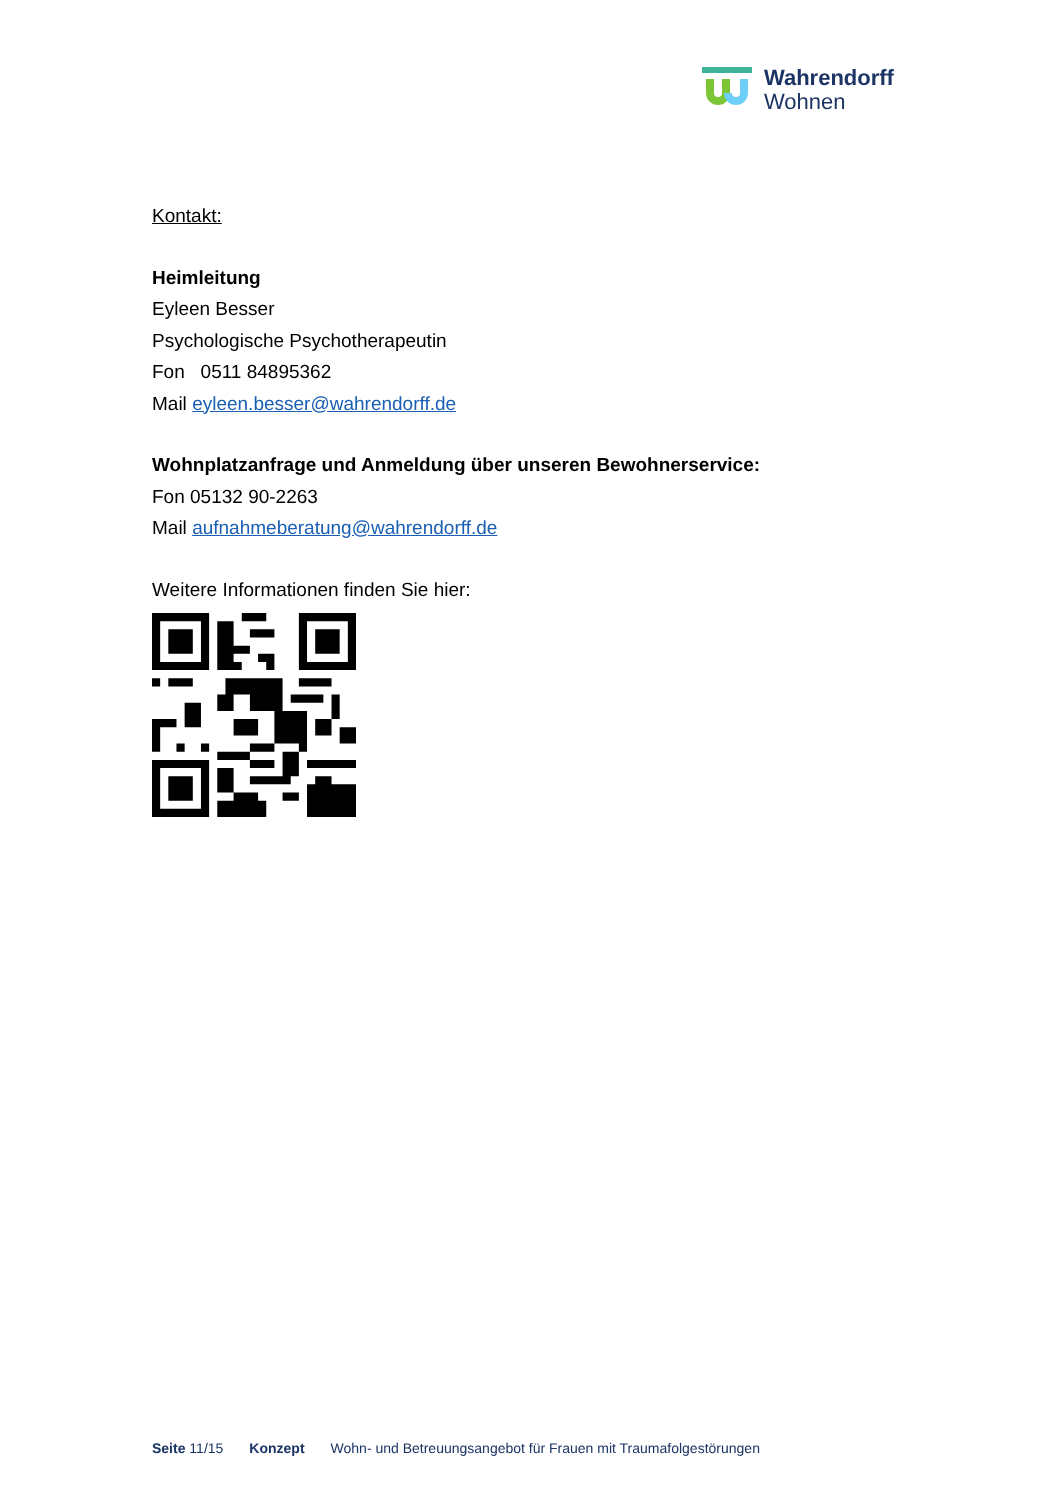Wahrendorff
Wohnen
Kontakt:
Heimleitung
Eyleen Besser
Psychologische Psychotherapeutin
Fon 0511 84895362
Mail eyleen.besser@wahrendorff.de
Wohnplatzanfrage und Anmeldung über unseren Bewohnerservice:
Fon 05132 90-2263
Mail aufnahmeberatung@wahrendorff.de
Weitere Informationen finden Sie hier:
Seite 11/15 Konzept Wohn- und Betreuungsangebot für Frauen mit Traumafolgestörungen